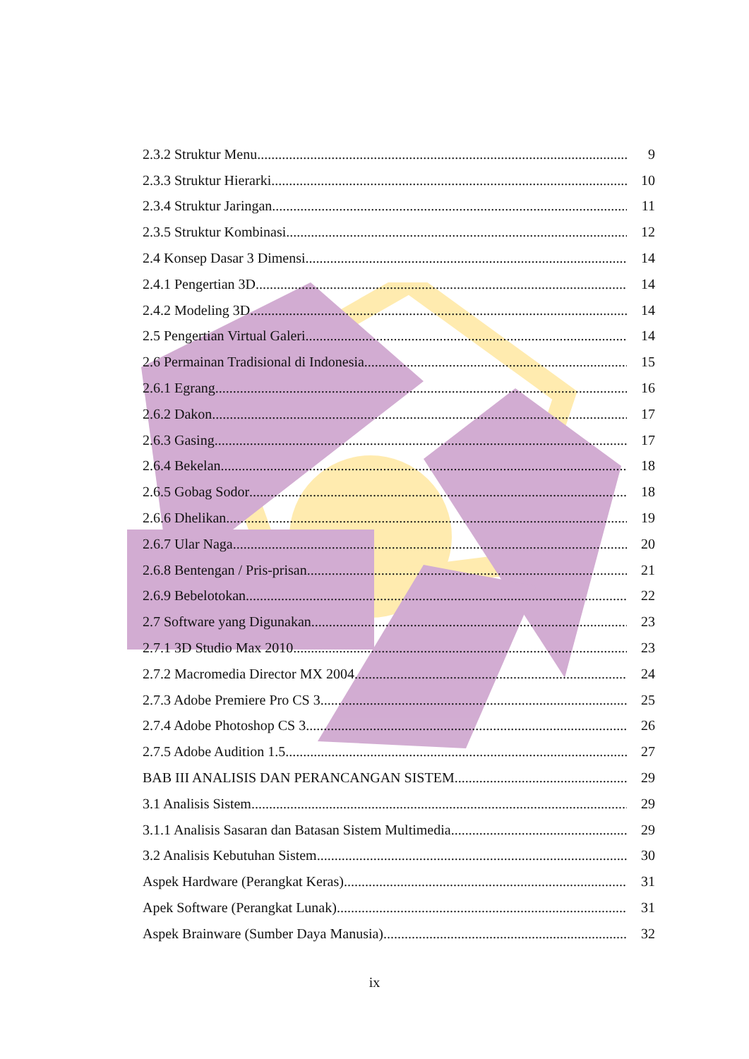2.3.2 Struktur Menu 9
2.3.3 Struktur Hierarki 10
2.3.4 Struktur Jaringan 11
2.3.5 Struktur Kombinasi 12
2.4 Konsep Dasar 3 Dimensi 14
2.4.1 Pengertian 3D 14
2.4.2 Modeling 3D 14
2.5 Pengertian Virtual Galeri 14
2.6 Permainan Tradisional di Indonesia 15
2.6.1 Egrang 16
2.6.2 Dakon 17
2.6.3 Gasing 17
2.6.4 Bekelan 18
2.6.5 Gobag Sodor 18
2.6.6 Dhelikan 19
2.6.7 Ular Naga 20
2.6.8 Bentengan / Pris-prisan 21
2.6.9 Bebelotokan 22
2.7 Software yang Digunakan 23
2.7.1 3D Studio Max 2010 23
2.7.2 Macromedia Director MX 2004 24
2.7.3 Adobe Premiere Pro CS 3 25
2.7.4 Adobe Photoshop CS 3 26
2.7.5 Adobe Audition 1.5 27
BAB III ANALISIS DAN PERANCANGAN SISTEM 29
3.1 Analisis Sistem 29
3.1.1 Analisis Sasaran dan Batasan Sistem Multimedia 29
3.2 Analisis Kebutuhan Sistem 30
Aspek Hardware (Perangkat Keras) 31
Apek Software (Perangkat Lunak) 31
Aspek Brainware (Sumber Daya Manusia) 32
ix